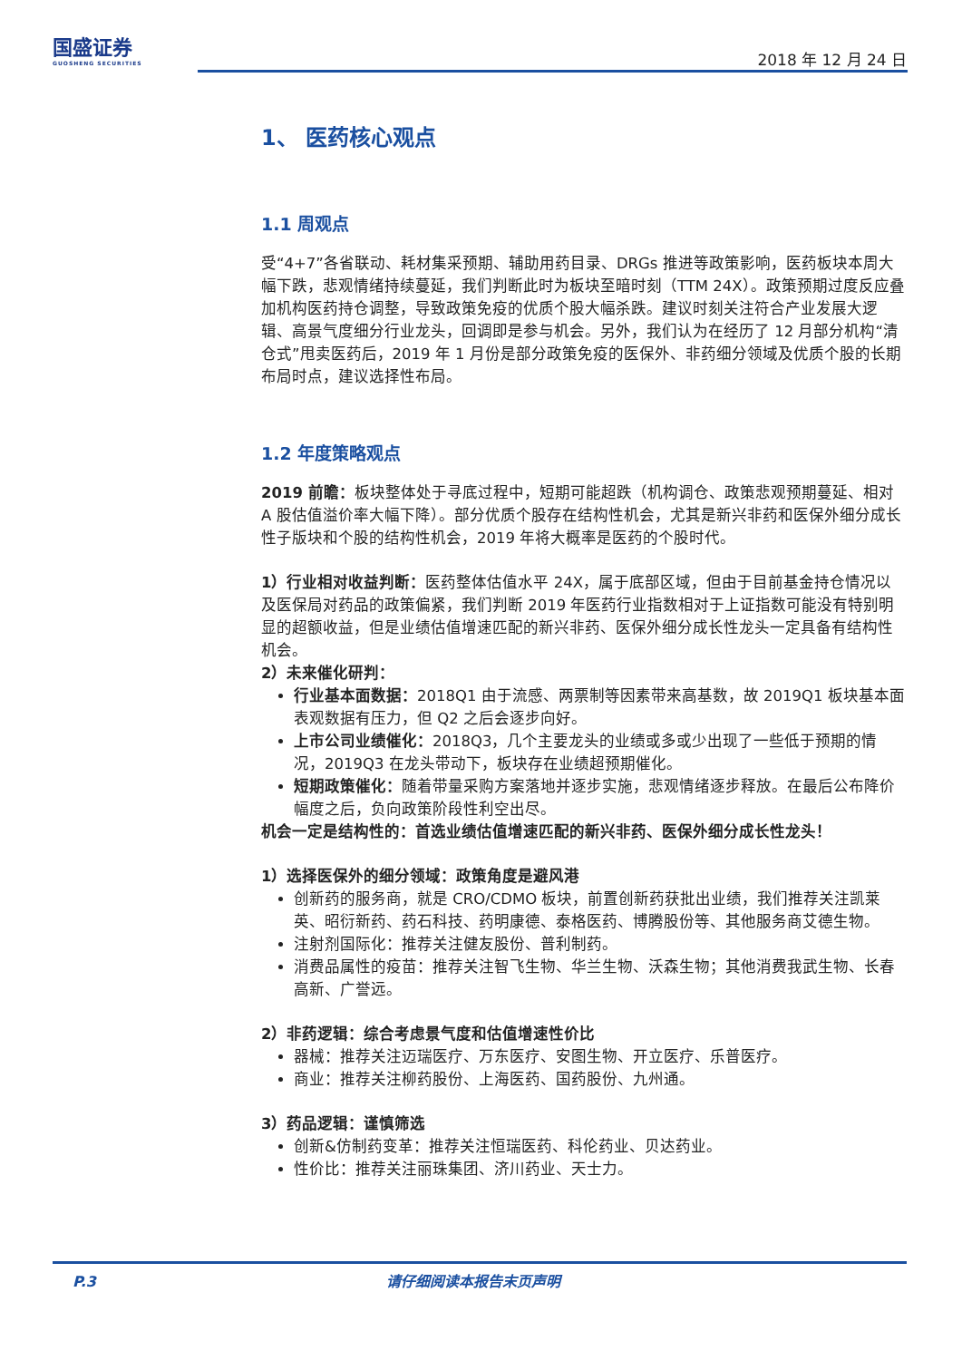国盛证券
GUOSHENG SECURITIES
2018 年 12 月 24 日
1、 医药核心观点
1.1 周观点
受“4+7”各省联动、耗材集采预期、辅助用药目录、DRGs 推进等政策影响，医药板块本周大幅下跌，悲观情绪持续蔓延，我们判断此时为板块至暗时刻（TTM 24X）。政策预期过度反应叠加机构医药持仓调整，导致政策免疫的优质个股大幅杀跌。建议时刻关注符合产业发展大逻辑、高景气度细分行业龙头，回调即是参与机会。另外，我们认为在经历了 12 月部分机构“清仓式”甩卖医药后，2019 年 1 月份是部分政策免疫的医保外、非药细分领域及优质个股的长期布局时点，建议选择性布局。
1.2 年度策略观点
2019 前瞻：板块整体处于寻底过程中，短期可能超跌（机构调仓、政策悲观预期蔓延、相对 A 股估值溢价率大幅下降）。部分优质个股存在结构性机会，尤其是新兴非药和医保外细分成长性子版块和个股的结构性机会，2019 年将大概率是医药的个股时代。
1）行业相对收益判断：医药整体估值水平 24X，属于底部区域，但由于目前基金持仓情况以及医保局对药品的政策偏紧，我们判断 2019 年医药行业指数相对于上证指数可能没有特别明显的超额收益，但是业绩估值增速匹配的新兴非药、医保外细分成长性龙头一定具备有结构性机会。
2）未来催化研判：
行业基本面数据：2018Q1 由于流感、两票制等因素带来高基数，故 2019Q1 板块基本面表观数据有压力，但 Q2 之后会逐步向好。
上市公司业绩催化：2018Q3，几个主要龙头的业绩或多或少出现了一些低于预期的情况，2019Q3 在龙头带动下，板块存在业绩超预期催化。
短期政策催化：随着带量采购方案落地并逐步实施，悲观情绪逐步释放。在最后公布降价幅度之后，负向政策阶段性利空出尽。
机会一定是结构性的：首选业绩估值增速匹配的新兴非药、医保外细分成长性龙头！
1）选择医保外的细分领域：政策角度是避风港
创新药的服务商，就是 CRO/CDMO 板块，前置创新药获批出业绩，我们推荐关注凯莱英、昭衍新药、药石科技、药明康德、泰格医药、博腾股份等、其他服务商艾德生物。
注射剂国际化：推荐关注健友股份、普利制药。
消费品属性的疫苗：推荐关注智飞生物、华兰生物、沃森生物；其他消费我武生物、长春高新、广誉远。
2）非药逻辑：综合考虑景气度和估值增速性价比
器械：推荐关注迈瑞医疗、万东医疗、安图生物、开立医疗、乐普医疗。
商业：推荐关注柳药股份、上海医药、国药股份、九州通。
3）药品逻辑：谨慎筛选
创新&仿制药变革：推荐关注恒瑞医药、科伦药业、贝达药业。
性价比：推荐关注丽珠集团、济川药业、天士力。
P.3 请仔细阅读本报告末页声明